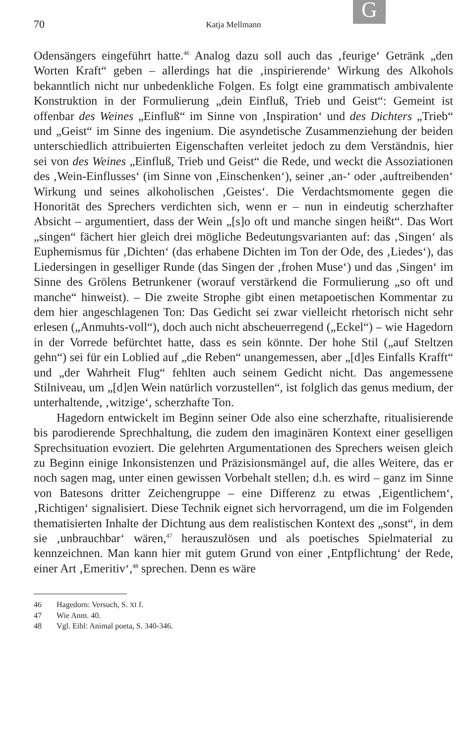G
70
Katja Mellmann
Odensängers eingeführt hatte.<sup>46</sup> Analog dazu soll auch das ‚feurige‘ Getränk „den Worten Kraft“ geben – allerdings hat die ‚inspirierende‘ Wirkung des Alkohols bekanntlich nicht nur unbedenkliche Folgen. Es folgt eine grammatisch ambivalente Konstruktion in der Formulierung „dein Einfluß, Trieb und Geist“: Gemeint ist offenbar des Weines „Einfluß“ im Sinne von ‚Inspiration‘ und des Dichters „Trieb“ und „Geist“ im Sinne des ingenium. Die asyndetische Zusammenziehung der beiden unterschiedlich attribuierten Eigenschaften verleitet jedoch zu dem Verständnis, hier sei von des Weines „Einfluß, Trieb und Geist“ die Rede, und weckt die Assoziationen des ‚Wein-Einflusses‘ (im Sinne von ‚Einschenken‘), seiner ‚an-‘ oder ‚auftreibenden‘ Wirkung und seines alkoholischen ‚Geistes‘. Die Verdachtsmomente gegen die Honorität des Sprechers verdichten sich, wenn er – nun in eindeutig scherzhafter Absicht – argumentiert, dass der Wein „[s]o oft und manche singen heißt“. Das Wort „singen“ fächert hier gleich drei mögliche Bedeutungsvarianten auf: das ‚Singen‘ als Euphemismus für ‚Dichten‘ (das erhabene Dichten im Ton der Ode, des ‚Liedes‘), das Liedersingen in geselliger Runde (das Singen der ‚frohen Muse‘) und das ‚Singen‘ im Sinne des Grölens Betrunkener (worauf verstärkend die Formulierung „so oft und manche“ hinweist). – Die zweite Strophe gibt einen metapoetischen Kommentar zu dem hier angeschlagenen Ton: Das Gedicht sei zwar vielleicht rhetorisch nicht sehr erlesen („Anmuhts-voll“), doch auch nicht abscheuerregend („Eckel“) – wie Hagedorn in der Vorrede befürchtet hatte, dass es sein könnte. Der hohe Stil („auf Steltzen gehn“) sei für ein Loblied auf „die Reben“ unangemessen, aber „[d]es Einfalls Krafft“ und „der Wahrheit Flug“ fehlten auch seinem Gedicht nicht. Das angemessene Stilniveau, um „[d]en Wein natürlich vorzustellen“, ist folglich das genus medium, der unterhaltende, ‚witzige‘, scherzhafte Ton.
Hagedorn entwickelt im Beginn seiner Ode also eine scherzhafte, ritualisierende bis parodierende Sprechhaltung, die zudem den imaginären Kontext einer geselligen Sprechsituation evoziert. Die gelehrten Argumentationen des Sprechers weisen gleich zu Beginn einige Inkonsistenzen und Präzisionsmängel auf, die alles Weitere, das er noch sagen mag, unter einen gewissen Vorbehalt stellen; d.h. es wird – ganz im Sinne von Batesons dritter Zeichengruppe – eine Differenz zu etwas ‚Eigentlichem‘, ‚Richtigen‘ signalisiert. Diese Technik eignet sich hervorragend, um die im Folgenden thematisierten Inhalte der Dichtung aus dem realistischen Kontext des „sonst“, in dem sie ‚unbrauchbar‘ wären,<sup>47</sup> herauszulösen und als poetisches Spielmaterial zu kennzeichnen. Man kann hier mit gutem Grund von einer ‚Entpflichtung‘ der Rede, einer Art ‚Emeritiv‘,<sup>48</sup> sprechen. Denn es wäre
46 Hagedorn: Versuch, S. XI f.
47 Wie Anm. 40.
48 Vgl. Eibl: Animal poeta, S. 340-346.